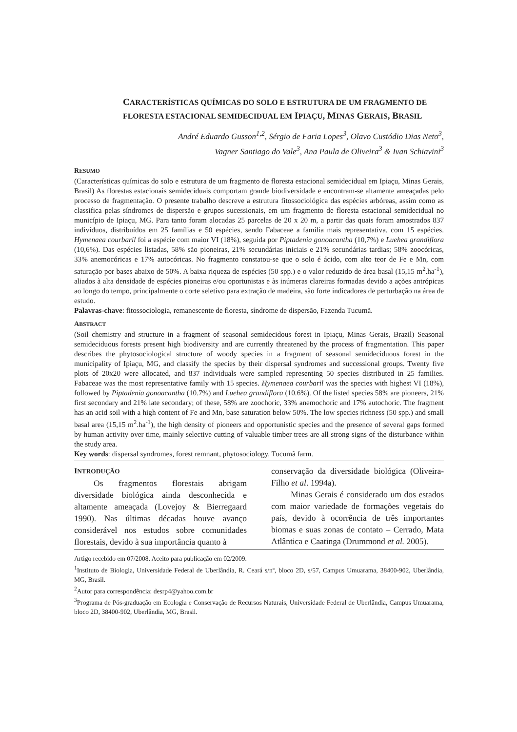CARACTERÍSTICAS QUÍMICAS DO SOLO E ESTRUTURA DE UM FRAGMENTO DE FLORESTA ESTACIONAL SEMIDECIDUAL EM IPIAÇU, MINAS GERAIS, BRASIL
André Eduardo Gusson<sup>1,2</sup>, Sérgio de Faria Lopes<sup>3</sup>, Olavo Custódio Dias Neto<sup>3</sup>,
Vagner Santiago do Vale<sup>3</sup>, Ana Paula de Oliveira<sup>3</sup> & Ivan Schiavini<sup>3</sup>
RESUMO
(Características químicas do solo e estrutura de um fragmento de floresta estacional semidecidual em Ipiaçu, Minas Gerais, Brasil) As florestas estacionais semideciduais comportam grande biodiversidade e encontram-se altamente ameaçadas pelo processo de fragmentação. O presente trabalho descreve a estrutura fitossociológica das espécies arbóreas, assim como as classifica pelas síndromes de dispersão e grupos sucessionais, em um fragmento de floresta estacional semidecidual no município de Ipiaçu, MG. Para tanto foram alocadas 25 parcelas de 20 x 20 m, a partir das quais foram amostrados 837 indivíduos, distribuídos em 25 famílias e 50 espécies, sendo Fabaceae a família mais representativa, com 15 espécies. Hymenaea courbaril foi a espécie com maior VI (18%), seguida por Piptadenia gonoacantha (10,7%) e Luehea grandiflora (10,6%). Das espécies listadas, 58% são pioneiras, 21% secundárias iniciais e 21% secundárias tardias; 58% zoocóricas, 33% anemocóricas e 17% autocóricas. No fragmento constatou-se que o solo é ácido, com alto teor de Fe e Mn, com saturação por bases abaixo de 50%. A baixa riqueza de espécies (50 spp.) e o valor reduzido de área basal (15,15 m<sup>2</sup>.ha<sup>-1</sup>), aliados à alta densidade de espécies pioneiras e/ou oportunistas e às inúmeras clareiras formadas devido a ações antrópicas ao longo do tempo, principalmente o corte seletivo para extração de madeira, são forte indicadores de perturbação na área de estudo.
Palavras-chave: fitossociologia, remanescente de floresta, síndrome de dispersão, Fazenda Tucumã.
ABSTRACT
(Soil chemistry and structure in a fragment of seasonal semidecidous forest in Ipiaçu, Minas Gerais, Brazil) Seasonal semideciduous forests present high biodiversity and are currently threatened by the process of fragmentation. This paper describes the phytosociological structure of woody species in a fragment of seasonal semideciduous forest in the municipality of Ipiaçu, MG, and classify the species by their dispersal syndromes and successional groups. Twenty five plots of 20x20 were allocated, and 837 individuals were sampled representing 50 species distributed in 25 families. Fabaceae was the most representative family with 15 species. Hymenaea courbaril was the species with highest VI (18%), followed by Piptadenia gonoacantha (10.7%) and Luehea grandiflora (10.6%). Of the listed species 58% are pioneers, 21% first secondary and 21% late secondary; of these, 58% are zoochoric, 33% anemochoric and 17% autochoric. The fragment has an acid soil with a high content of Fe and Mn, base saturation below 50%. The low species richness (50 spp.) and small basal area (15,15 m<sup>2</sup>.ha<sup>-1</sup>), the high density of pioneers and opportunistic species and the presence of several gaps formed by human activity over time, mainly selective cutting of valuable timber trees are all strong signs of the disturbance within the study area.
Key words: dispersal syndromes, forest remnant, phytosociology, Tucumã farm.
INTRODUÇÃO
Os fragmentos florestais abrigam diversidade biológica ainda desconhecida e altamente ameaçada (Lovejoy & Bierregaard 1990). Nas últimas décadas houve avanço considerável nos estudos sobre comunidades florestais, devido à sua importância quanto à
conservação da diversidade biológica (Oliveira-Filho et al. 1994a).
Minas Gerais é considerado um dos estados com maior variedade de formações vegetais do país, devido à ocorrência de três importantes biomas e suas zonas de contato – Cerrado, Mata Atlântica e Caatinga (Drummond et al. 2005).
Artigo recebido em 07/2008. Aceito para publicação em 02/2009.
<sup>1</sup> Instituto de Biologia, Universidade Federal de Uberlândia, R. Ceará s/nº, bloco 2D, s/57, Campus Umuarama, 38400-902, Uberlândia, MG, Brasil.
<sup>2</sup> Autor para correspondência: desrp4@yahoo.com.br
<sup>3</sup> Programa de Pós-graduação em Ecologia e Conservação de Recursos Naturais, Universidade Federal de Uberlândia, Campus Umuarama, bloco 2D, 38400-902, Uberlândia, MG, Brasil.